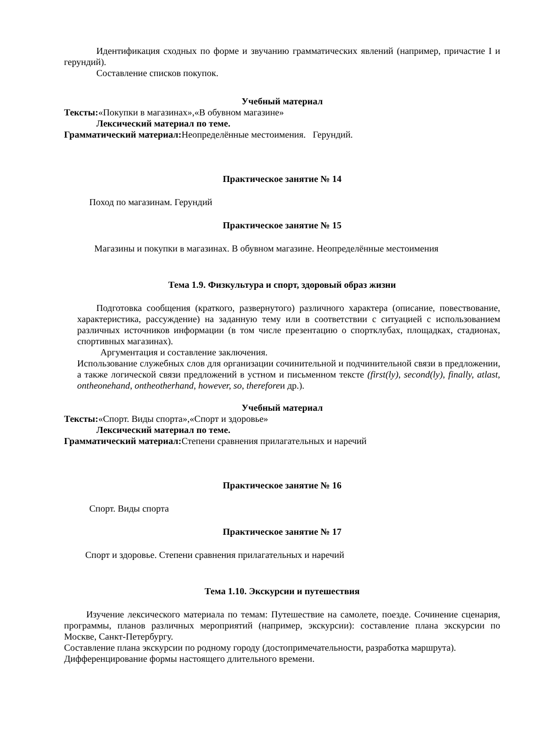Идентификация сходных по форме и звучанию грамматических явлений (например, причастие I и герундий).
Составление списков покупок.
Учебный материал
Тексты:«Покупки в магазинах»,«В обувном магазине»
Лексический материал по теме.
Грамматический материал: Неопределённые местоимения. Герундий.
Практическое занятие № 14
Поход по магазинам. Герундий
Практическое занятие № 15
Магазины и покупки в магазинах. В обувном магазине. Неопределённые местоимения
Тема 1.9. Физкультура и спорт, здоровый образ жизни
Подготовка сообщения (краткого, развернутого) различного характера (описание, повествование, характеристика, рассуждение) на заданную тему или в соответствии с ситуацией с использованием различных источников информации (в том числе презентацию о спортклубах, площадках, стадионах, спортивных магазинах).
Аргументация и составление заключения.
Использование служебных слов для организации сочинительной и подчинительной связи в предложении, а также логической связи предложений в устном и письменном тексте (first(ly), second(ly), finally, atlast, ontheonehand, ontheotherhand, however, so, thereforeи др.).
Учебный материал
Тексты:«Спорт. Виды спорта»,«Спорт и здоровье»
Лексический материал по теме.
Грамматический материал: Степени сравнения прилагательных и наречий
Практическое занятие № 16
Спорт. Виды спорта
Практическое занятие № 17
Спорт и здоровье. Степени сравнения прилагательных и наречий
Тема 1.10. Экскурсии и путешествия
Изучение лексического материала по темам: Путешествие на самолете, поезде. Сочинение сценария, программы, планов различных мероприятий (например, экскурсии): составление плана экскурсии по Москве, Санкт-Петербургу.
Составление плана экскурсии по родному городу (достопримечательности, разработка маршрута).
Дифференцирование формы настоящего длительного времени.